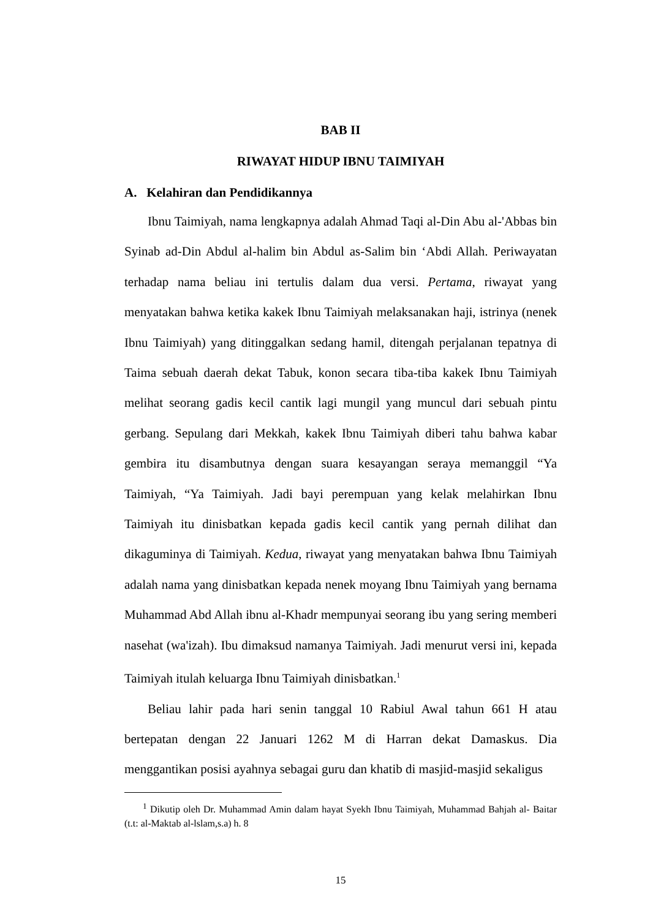BAB II
RIWAYAT HIDUP IBNU TAIMIYAH
A. Kelahiran dan Pendidikannya
Ibnu Taimiyah, nama lengkapnya adalah Ahmad Taqi al-Din Abu al-'Abbas bin Syinab ad-Din Abdul al-halim bin Abdul as-Salim bin ‘Abdi Allah. Periwayatan terhadap nama beliau ini tertulis dalam dua versi. Pertama, riwayat yang menyatakan bahwa ketika kakek Ibnu Taimiyah melaksanakan haji, istrinya (nenek Ibnu Taimiyah) yang ditinggalkan sedang hamil, ditengah perjalanan tepatnya di Taima sebuah daerah dekat Tabuk, konon secara tiba-tiba kakek Ibnu Taimiyah melihat seorang gadis kecil cantik lagi mungil yang muncul dari sebuah pintu gerbang. Sepulang dari Mekkah, kakek Ibnu Taimiyah diberi tahu bahwa kabar gembira itu disambutnya dengan suara kesayangan seraya memanggil “Ya Taimiyah, “Ya Taimiyah. Jadi bayi perempuan yang kelak melahirkan Ibnu Taimiyah itu dinisbatkan kepada gadis kecil cantik yang pernah dilihat dan dikaguminya di Taimiyah. Kedua, riwayat yang menyatakan bahwa Ibnu Taimiyah adalah nama yang dinisbatkan kepada nenek moyang Ibnu Taimiyah yang bernama Muhammad Abd Allah ibnu al-Khadr mempunyai seorang ibu yang sering memberi nasehat (wa'izah). Ibu dimaksud namanya Taimiyah. Jadi menurut versi ini, kepada Taimiyah itulah keluarga Ibnu Taimiyah dinisbatkan.<sup>1</sup>
Beliau lahir pada hari senin tanggal 10 Rabiul Awal tahun 661 H atau bertepatan dengan 22 Januari 1262 M di Harran dekat Damaskus. Dia menggantikan posisi ayahnya sebagai guru dan khatib di masjid-masjid sekaligus
<sup>1</sup> Dikutip oleh Dr. Muhammad Amin dalam hayat Syekh Ibnu Taimiyah, Muhammad Bahjah al- Baitar (t.t: al-Maktab al-lslam,s.a) h. 8
15